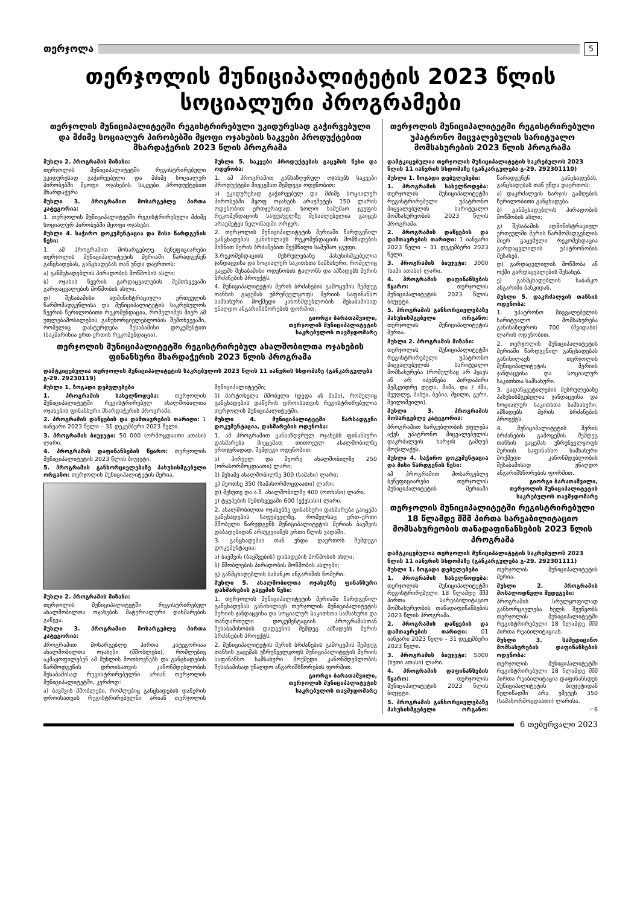თერჯოლა 5
თერჯოლის მუნიციპალიტეტის 2023 წლის სოციალური პროგრამები
თერჯოლის მუნიციპალიტეტში რეგისტრირებული უკიდურესად გაჭირვებული და მძიმე სოციალურ პირობებში მყოფი ოჯახების საკვები პროდუქტებით მხარდაჭერის 2023 წლის პროგრამა
მუხლი 2. პროგრამის მიზანი:
თერჯოლის მუნიციპალიტეტში რეგისტრირებული უკიდურესად გაჭირვებული და მძიმე სოციალურ პირობებში მყოფი ოჯახების საკვები პროდუქტებით მხარდაჭერა
მუხლი 3. პროგრამით მოსარგებლე პირთა კატეგორია:
1. თერჯოლის მუნიციპალიტეტში რეგისტრირებული მძიმე სოციალურ პირობებში მყოფი ოჯახები.
მუხლი 4. საჭირო დოკუმენტაცია და მისი წარდგენის წესი:
1. ამ პროგრამით მოსარგებლე ბენეფიციარები თერჯოლის მუნიციპალიტეტის მერიაში წარადგენენ განცხადებას, განცხადებას თან უნდა დაერთოს:
ა) განმცხადებლის პირადობის მოწმობის ასლი;
ბ) ოჯახის წევრის გარდაცვალების შემთხვევაში გარდაცვალების მოწმობის ასლი.
დ) შესაბამისი ადმინისტრაციული ერთეულის წარმომადგენლისა და მუნიციპალიტეტის საკრებულოს წევრის წერილობითი რეკომენდაცია, რომელიმეს მიერ ამ უფლებამოსილების განუხორციელებლობის შემთხვევაში, რომელიც დასტურდება შესაბამისი დოკუმენტით (საკმარისია ერთ-ერთის რეკომენდაცია).
მუხლი 5. საკვები პროდუქტების გაცემის წესი და ოდენობა:
1. ამ პროგრამით განსაზღვრულ ოჯახებს საკვები პროდუქტები მიეცემათ შემდეგი ოდენობით:
ა) უკიდურესად გაჭირვებულ და მძიმე სოციალურ პირობებში მყოფ ოჯახებს არაუმეტეს 150 ლარის ოდენობით ერთჯერადად, ხოლო სამუშაო ჯგუფის რეკომენდაციის საფუძველზე შესაძლებელია გაიცეს არაუმეტეს წელიწადში ორჯერ.
2. თერჯოლის მუნიციპალიტეტის მერიაში წარდგენილ განცხადებას განიხილავს რეკომენდაციის მომზადების მიზნით მერის ბრძანებით შექმნილი სამუშაო ჯგუფი.
3.რეკომენდაციის შესრულებაზე პასუხისმგებელია ჯანდაცვისა და სოციალურ საკითხთა სამსახური, რომელიც გაცემს შესაბამისი ოდენობის ტალონს და ამზადებს მერის ბრძანების პროექტს.
4. მუნიციპალიტეტის მერის ბრძანების გამოცემის შემდეგ თანხის გაცემას უზრუნველყოფს მერიის საფინანსო სამსახური მოქმედი კანონმდებლობის შესაბამისად უნაღდო ანგარიშსწორების ფორმით.
გიორგი ბარათაშვილი,
თერჯოლის მუნიციპალიტეტის
საკრებულოს თავმჯდომარე
თერჯოლის მუნიციპალიტეტში რეგისტრირებულ ახალშობილთა ოჯახების ფინანსური მხარდაჭერის 2023 წლის პროგრამა
დამტკიცებულია თერჯოლის მუნიციპალიტეტის საკრებულოს 2023 წლის 11 იანვრის სხდომაზე (განკარგულება გ-29. 29230119)
მუხლი 1. ზოგადი დებულებები
1. პროგრამის სახელწოდება: თერჯოლის მუნიციპალიტეტში რეგისტრირებულ ახალშობილთა ოჯახების ფინანსური მხარდაჭერის პროგრამა.
2. პროგრამის დაწყების და დამთავრების თარიღი: 1 იანვარი 2023 წელი – 31 დეკემბერი 2023 წელი.
3. პროგრამის ბიუჯეტი: 50 000 (ორმოცდაათი ათასი) ლარი.
4. პროგრამის დაფინანსების წყარო: თერჯოლის მუნიციპალიტეტის 2023 წლის ბიუჯეტი.
5. პროგრამის განხორციელებაზე პასუხისმგებელი ორგანო: თერჯოლის მუნიციპალიტეტის მერია.
მუხლი 2. პროგრამის მიზანი:
თერჯოლის მუნიციპალიტეტში რეგისტრირებულ ახალშობილთა ოჯახების მატერიალური დახმარების გაწევა.
მუხლი 3. პროგრამით მოსარგებლე პირთა კატეგორია:
პროგრამით მოსარგებლე პირთა კატეგორიაა ახალშობილთა ოჯახები (მშობლები), რომლებიც აკმაყოფილებენ ამ მუხლის მოთხოვნებს და განცხადების წარმოდგენის დროისათვის კანონმდებლობის შესაბამისად რეგისტრირებულნი არიან თერჯოლის მუნიციპალიტეტში, კერძოდ:
ა) ბავშვის მშობლები, რომლებიც განცხადების დაწერის დროისათვის რეგისტრირებულნი არიან თერჯოლის მუნიციპალიტეტში;
ბ) მარტოხელა მშობელი (დედა ან მამა), რომელიც განცხადების დაწერის დროისათვის რეგისტრირებულია თერჯოლის მუნიციპალიტეტში.
მუხლი 4. მუნიციპალიტეტში წარსადგენი დოკუმენტაცია, დახმარების ოდენობა:
1. ამ პროგრამით განსაზღვრულ ოჯახებს ფინანსური დახმარება მიეცემათ თითოეულ ახალშობილზე ერთჯერადად, შემდეგი ოდენობით:
ა) პირველ და მეორე ახალშობილზე 250 (ორასორმოცდაათი) ლარი;
ბ) მესამე ახალშობილზე 300 (სამასი) ლარი;
გ) მეოთხე 350 (სამასორმოცდაათი) ლარი;
დ) მეხუთე და ა.შ. ახალშობილზე 400 (ოთხასი) ლარი.
ე) ტყუპების შემთხვევაში 600 (ექვსასი) ლარი.
2. ახალშობილთა ოჯახებზე ფინანსური დახმარება გაიცემა განცხადების საფუძველზე, რომელსაც ერთ–ერთი მშობელი წარუდგენს მუნიციპალიტეტის მერიას ბავშვის დაბადებიდან არაუგვიანეს ერთი წლის ვადაში.
3. განცხადებას თან უნდა დაერთოს შემდეგი დოკუმენტაცია:
ა) ბავშვის (ბავშვების) დაბადების მოწმობის ასლი;
ბ) მშობლების პირადობის მოწმობის ასლები;
გ) განმცხადებლის საბანკო ანგარიშის ნომერი.
მუხლი 5. ახალშობილთა ოჯახებზე ფინანსური დახმარების გაცემის წესი:
1. თერჯოლის მუნიციპალიტეტის მერიაში წარდგენილ განცხადებას განიხილავს თერჯოლის მუნიციპალიტეტის მერიის ჯანდაცვისა და სოციალურ საკითხთა სამსახური და თანდართული დოკუმენტაციის პროგრამასთან შესაბამისობის დადგენის შემდეგ ამზადებს მერის ბრძანების პროექტს.
2. მუნიციპალიტეტის მერის ბრძანების გამოცემის შემდეგ თანხის გაცემას უზრუნველყოფს მუნიციპალიტეტის მერიის საფინანსო სამსახური მოქმედი კანონმდებლობის შესაბამისად უნაღდო ანგარიშსწორების ფორმით.
გიორგი ბარათაშვილი,
თერჯოლის მუნიციპალიტეტის
საკრებულოს თავმჯდომარე
თერჯოლის მუნიციპალიტეტში რეგისტრირებული უპატრონო მიცვალებულის სარიტუალო მომსახურების 2023 წლის პროგრამა
დამტკიცებულია თერჯოლის მუნიციპალიტეტის საკრებულოს 2023 წლის 11 იანვრის სხდომაზე (განკარგულება გ-29. 292301110)
მუხლი 1. ზოგადი დებულებები:
1. პროგრამის სახელწოდება: თერჯოლის მუნიციპალიტეტში რეგისტრირებული უპატრონო მიცვალებულის სარიტუალო მომსახურეობის 2023 წლის პროგრამა.
2. პროგრამის დაწყების და დამთავრების თარიღი: 1 იანვარი 2023 წელი – 31 დეკემბერი 2023 წელი.
3. პროგრამის ბიუჯეტი: 3000 (სამი ათასი) ლარი.
4. პროგრამის დაფინანსების წყარო: თერჯოლის მუნიციპალიტეტის 2023 წლის ბიუჯეტი.
5. პროგრამის განხორციელებაზე პასუხისმგებელი ორგანო: თერჯოლის მუნიციპალიტეტის მერია.
მუხლი 2. პროგრამის მიზანი:
თერჯოლის მუნიციპალიტეტში რეგისტრირებული უპატრონო მიცვალებულის სარიტუალო მომსახურება (რომელსაც არ ჰყავს ან არ იძებნება პირდაპირი მემკვიდრე დედა, მამა, და / ძმა, მეუღლე, ბაბუა, ბებია, შვილი, გერი, შვილიშვილი).
მუხლი 3. პროგრამის მოსარგებლე კატეგორია:
პროგრამით სარგებლობის უფლება აქვს უპატრონო მიცვალებულის დაკრძალვის ხარჯის გამღებ მოქალაქეს.
მუხლი 4. საჭირო დოკუმენტაცია და მისი წარდგენის წესი:
ამ პროგრამით მოსარგებლე ბენეფიციარები თერჯოლის მუნიციპალიტეტის მერიაში წარადგენენ განცხადებას, განცხადებას თან უნდა დაერთოს:
ა) დაკრძალვის ხარჯის გამღების წერილობითი განცხადება.
ბ) განმცხადებლის პირადობის მოწმობის ასლი;
გ) შესაბამის ადმინისტრაციულ ერთეულში მერის წარმომადგენლის მიერ გაცემული რეკომენდაცია გარდაცვლილის უპატრონობის შესახებ.
დ) გარდაცვლილის მოწმობა ან ოქმი გარდაცვალების შესახებ.
ე) განმცხადებლის საბანკო ანგარიში ბანკიდან.
მუხლი 5. დაკრძალვის თანხის ოდენობა:
1. უპატრონო მიცვალებულის სარიტუალო მომსახურება განისაზღვროს 700 (შვიდასი) ლარის ოდენობით.
2. თერჯოლის მუნიციპალიტეტის მერიაში წარდგენილ განცხადებას განიხილავს თერჯოლის მუნიციპალიტეტის მერიის ჯანდაცვისა და სოციალურ საკითხთა სამსახური.
3. გადაწყვეტილების შესრულებაზე პასუხისმგებელია ჯანდაცვისა და სოციალურ საკითხთა სამსახური, ამზადებს მერის ბრძანების პროექტს.
4. მუნიციპალიტეტის მერის ბრძანების გამოცემის შემდეგ თანხის გაცემას უზრუნველყოფს მერიის საფინანსო სამსახური მოქმედი კანონმდებლობის შესაბამისად უნაღდო ანგარიშსწორების ფორმით.
გიორგი ბარათაშვილი,
თერჯოლის მუნიციპალიტეტის
საკრებულოს თავმჯდომარე
თერჯოლის მუნიციპალიტეტში რეგისტრირებული 18 წლამდე შშმ პირთა სარეაბილიტაციო მომსახურეობის თანადაფინანსების 2023 წლის პროგრამა
დამტკიცებულია თერჯოლის მუნიციპალიტეტის საკრებულოს 2023 წლის 11 იანვრის სხდომაზე (განკარგულება გ-29. 292301111)
მუხლი 1. ზოგადი დებულებები
1. პროგრამის სახელწოდება: თერჯოლის მუნიციპალიტეტში რეგისტრირებული 18 წლამდე შშმ პირთა სარეაბილიტაციო მომსახურეობის თანადაფინანსების 2023 წლის პროგრამა.
2. პროგრამის დაწყების და დამთავრების თარიღი: 01 იანვარი 2023 წელი – 31 დეკემბერი 2023 წელი.
3. პროგრამის ბიუჯეტი: 5000 (ხუთი ათასი) ლარი.
4. პროგრამის დაფინანსების წყარო: თერჯოლის მუნიციპალიტეტის 2023 წლის ბიუჯეტი.
5. პროგრამის განხორციელებაზე პასუხისმგებელი ორგანო: თერჯოლის მუნიციპალიტეტის მერია.
მუხლი 2. პროგრამის მოსალოდნელი შედეგები:
პროგრამის სრულყოფილად განხორციელება ხელს შეუწყობს თერჯოლის მუნიციპალიტეტში რეგისტრირებული 18 წლამდე შშმ პირთა რეაბილიტაციას.
მუხლი 3. სამედიცინო მომსახურების დაფინანსების ოდენობა:
თერჯოლის მუნიციპალიტეტში რეგისტრირებული 18 წლამდე შშმ პირთა რეაბილიტაცია დაფინანსდეს მუნიციპალიტეტის ბიუჯეტიდან წელიწადში არა უმეტეს 350 (სამასორმოცდაათი) ლარისა.
☞6
6 თებერვალი 2023